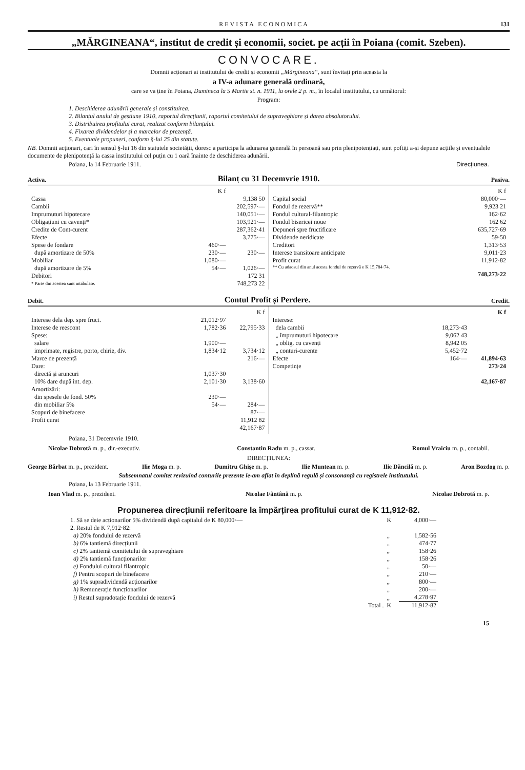REVISTA ECONOMICA 131
„MĂRGINEANA“, institut de credit și economii, societ. pe acții în Poiana (comit. Szeben).
CONVOCARE.
Domnii acționari ai institutului de credit și economii „Mărgineana“, sunt învitați prin aceasta la
a IV-a adunare generală ordinară,
care se va ține în Poiana, Dumineca la 5 Martie st. n. 1911, la orele 2 p. m., în localul institutului, cu următorul:
Program:
1. Deschiderea adunării generale și constituirea.
2. Bilanțul anului de gestiune 1910, raportul direcțiunii, raportul comitetului de supraveghiare și darea absolutorului.
3. Distribuirea profitului curat, realizat conform bilanțului.
4. Fixarea dividendelor și a marcelor de prezență.
5. Eventuale propuneri, conform §-lui 25 din statute.
NB. Domnii acționari, cari în sensul §-lui 16 din statutele societății, doresc a participa la adunarea generală în persoană sau prin plenipotențiați, sunt poftiți a-și depune acțiile și eventualele documente de plenipotență la cassa institutului cel puțin cu 1 oară înainte de deschiderea adunării.
Poiana, la 14 Februarie 1911. Direcțiunea.
Activa. Bilanț cu 31 Decemvrie 1910. Pasiva.
| | K f | |
| Cassa | | 9,138 50 |
| Cambii | | 202,597·— |
| Imprumuturi hipotecare | | 140,051·— |
| Obligațiuni cu cavenți* | | 103,921·— |
| Credite de Cont-curent | | 287,362·41 |
| Efecte | | 3,775·— |
| Spese de fondare | 460·— | |
| după amortizare de 50% | 230·— | 230·— |
| Mobiliar | 1,080·— | |
| după amortizare de 5% | 54·— | 1,026·— |
| Debitori | | 172 31 |
| * Parte din acestea sunt intabulate. | | 748,273 22 |
| | K f |
| Capital social | 80,000·— |
| Fondul de rezervă** | 9,923 21 |
| Fondul cultural-filantropic | 162·62 |
| Fondul bisericei noue | 162 62 |
| Depuneri spre fructificare | 635,727·69 |
| Dividende neridicate | 59·50 |
| Creditori | 1,313·53 |
| Interese transitoare anticipate | 9,011·23 |
| Profit curat | 11,912·82 |
| ** Cu adaosul din anul acesta fondul de rezervă e K 15,784·74. | |
| | 748,273·22 |
Debit. Contul Profit și Perdere. Credit.
| | | K f |
| Interese dela dep. spre fruct. | 21,012·97 | |
| Interese de reescont | 1,782·36 | 22,795·33 |
| Spese: | | |
| salare | 1,900·— | |
| imprimate, registre, porto, chirie, div. | 1,834·12 | 3,734·12 |
| Marce de prezență | | 216·— |
| Dare: | | |
| directă și aruncuri | 1,037·30 | |
| 10% dare după int. dep. | 2,101·30 | 3,138·60 |
| Amortizări: | | |
| din spesele de fond. 50% | 230·— | |
| din mobiliar 5% | 54·— | 284·— |
| Scopuri de binefacere | | 87·— |
| Profit curat | | 11,912 82 |
| | | 42,167·87 |
| | | K f |
| Interese: | | |
| dela cambii | 18,273·43 | |
| „ împrumuturi hipotecare | 9,062 43 | |
| „ oblig. cu cavenți | 8,942 05 | |
| „ conturi-curente | 5,452·72 | |
| Efecte | 164·— | 41,894·63 |
| Competințe | | 273·24 |
| | | 42,167·87 |
Poiana, 31 Decemvrie 1910.
Nicolae Dobrotă m. p., dir.-executiv. Constantin Radu m. p., cassar. Romul Vraiciu m. p., contabil.
DIRECȚIUNEA:
George Bărbat m. p., prezident. Ilie Moga m. p. Dumitru Ghișe m. p. Ilie Muntean m. p. Ilie Dăncilă m. p. Aron Bozdog m. p.
Subsemnatul comitet revizuind conturile prezente le-am aflat în deplină regulă și consonanță cu registrele institutului.
Poiana, la 13 Februarie 1911.
Ioan Vlad m. p., prezident. Nicolae Fântână m. p. Nicolae Dobrotă m. p.
Propunerea direcțiunii referitoare la împărțirea profitului curat de K 11,912·82.
| 1. Să se deie acționarilor 5% dividendă după capitalul de K 80,000·— | K | 4,000·— |
| 2. Restul de K 7,912·82: | | |
| a) 20% fondului de rezervă | „ | 1,582·56 |
| b) 6% tantiemă direcțiunii | „ | 474·77 |
| c) 2% tantiemă comitetului de supraveghiare | „ | 158·26 |
| d) 2% tantiemă funcționarilor | „ | 158·26 |
| e) Fondului cultural filantropic | „ | 50·— |
| f) Pentru scopuri de binefacere | „ | 210·— |
| g) 1% supradividendă acționarilor | „ | 800·— |
| h) Remunerație funcționarilor | „ | 200·— |
| i) Restul supradotație fondului de rezervă | „ | 4,278·97 |
| Total . | K | 11,912·82 |
15